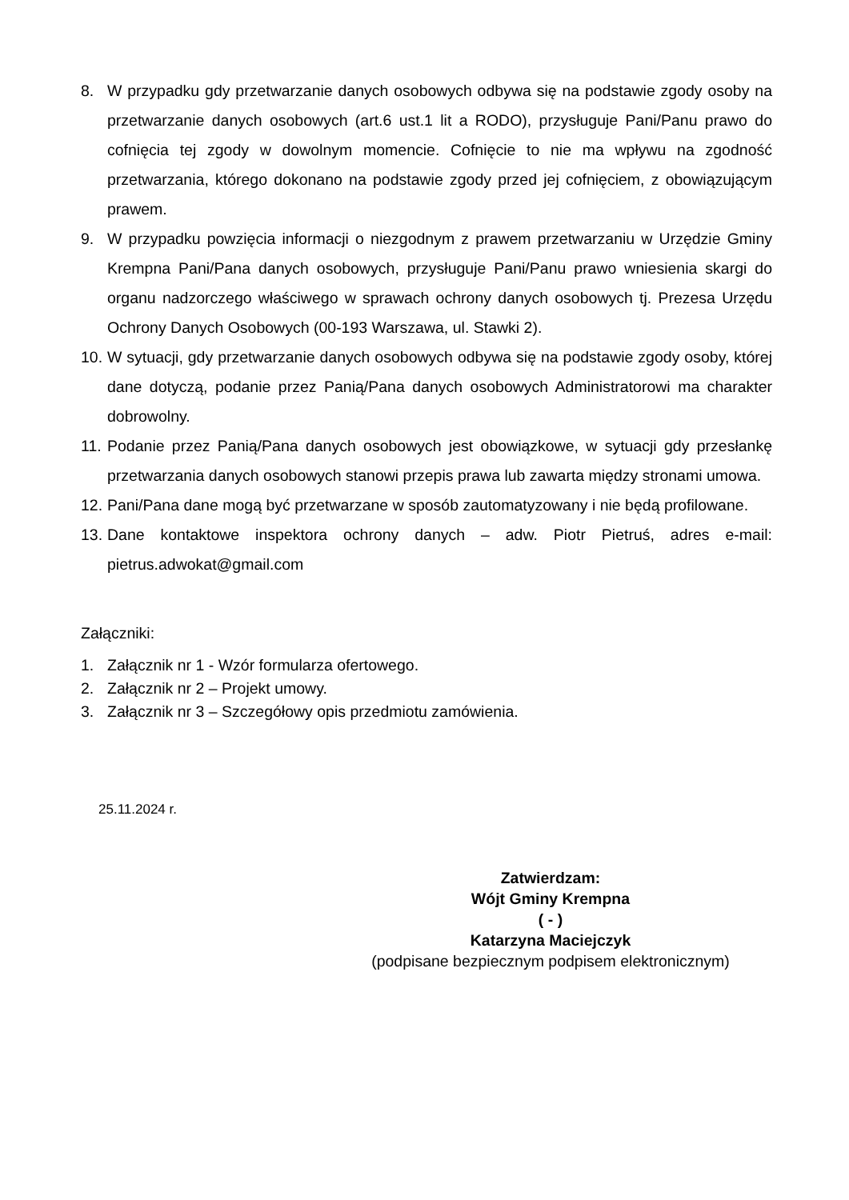8. W przypadku gdy przetwarzanie danych osobowych odbywa się na podstawie zgody osoby na przetwarzanie danych osobowych (art.6 ust.1 lit a RODO), przysługuje Pani/Panu prawo do cofnięcia tej zgody w dowolnym momencie. Cofnięcie to nie ma wpływu na zgodność przetwarzania, którego dokonano na podstawie zgody przed jej cofnięciem, z obowiązującym prawem.
9. W przypadku powzięcia informacji o niezgodnym z prawem przetwarzaniu w Urzędzie Gminy Krempna Pani/Pana danych osobowych, przysługuje Pani/Panu prawo wniesienia skargi do organu nadzorczego właściwego w sprawach ochrony danych osobowych tj. Prezesa Urzędu Ochrony Danych Osobowych (00-193 Warszawa, ul. Stawki 2).
10. W sytuacji, gdy przetwarzanie danych osobowych odbywa się na podstawie zgody osoby, której dane dotyczą, podanie przez Panią/Pana danych osobowych Administratorowi ma charakter dobrowolny.
11. Podanie przez Panią/Pana danych osobowych jest obowiązkowe, w sytuacji gdy przesłankę przetwarzania danych osobowych stanowi przepis prawa lub zawarta między stronami umowa.
12. Pani/Pana dane mogą być przetwarzane w sposób zautomatyzowany i nie będą profilowane.
13. Dane kontaktowe inspektora ochrony danych – adw. Piotr Pietruś, adres e-mail: pietrus.adwokat@gmail.com
Załączniki:
1. Załącznik nr 1 - Wzór formularza ofertowego.
2. Załącznik nr 2 – Projekt umowy.
3. Załącznik nr 3 – Szczegółowy opis przedmiotu zamówienia.
25.11.2024 r.
Zatwierdzam:
Wójt Gminy Krempna
( - )
Katarzyna Maciejczyk
(podpisane bezpiecznym podpisem elektronicznym)